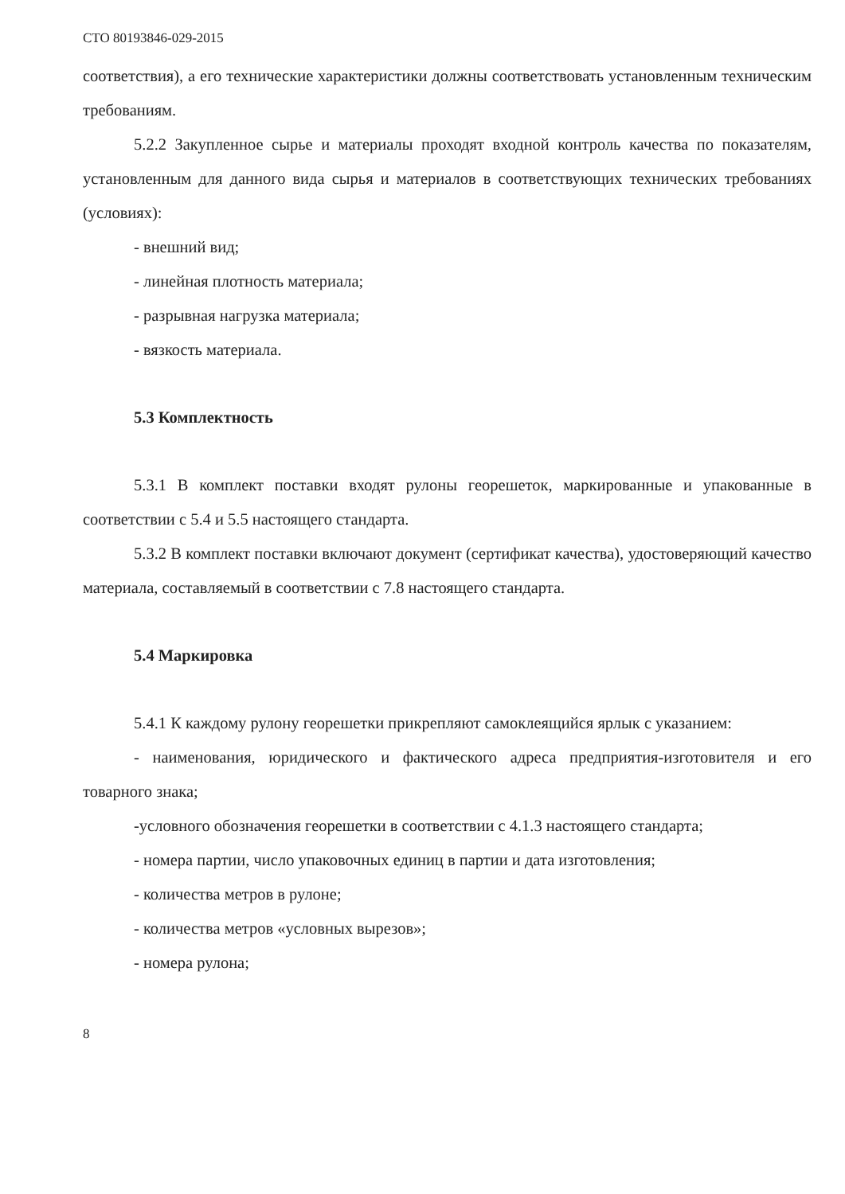СТО 80193846-029-2015
соответствия), а его технические характеристики должны соответствовать установленным техническим требованиям.
5.2.2 Закупленное сырье и материалы проходят входной контроль качества по показателям, установленным для данного вида сырья и материалов в соответствующих технических требованиях (условиях):
- внешний вид;
- линейная плотность материала;
- разрывная нагрузка материала;
- вязкость материала.
5.3 Комплектность
5.3.1 В комплект поставки входят рулоны георешеток, маркированные и упакованные в соответствии с 5.4 и 5.5 настоящего стандарта.
5.3.2 В комплект поставки включают документ (сертификат качества), удостоверяющий качество материала, составляемый в соответствии с 7.8 настоящего стандарта.
5.4 Маркировка
5.4.1 К каждому рулону георешетки прикрепляют самоклеящийся ярлык с указанием:
- наименования, юридического и фактического адреса предприятия-изготовителя и его товарного знака;
-условного обозначения георешетки в соответствии с 4.1.3 настоящего стандарта;
- номера партии, число упаковочных единиц в партии и дата изготовления;
- количества метров в рулоне;
- количества метров «условных вырезов»;
- номера рулона;
8